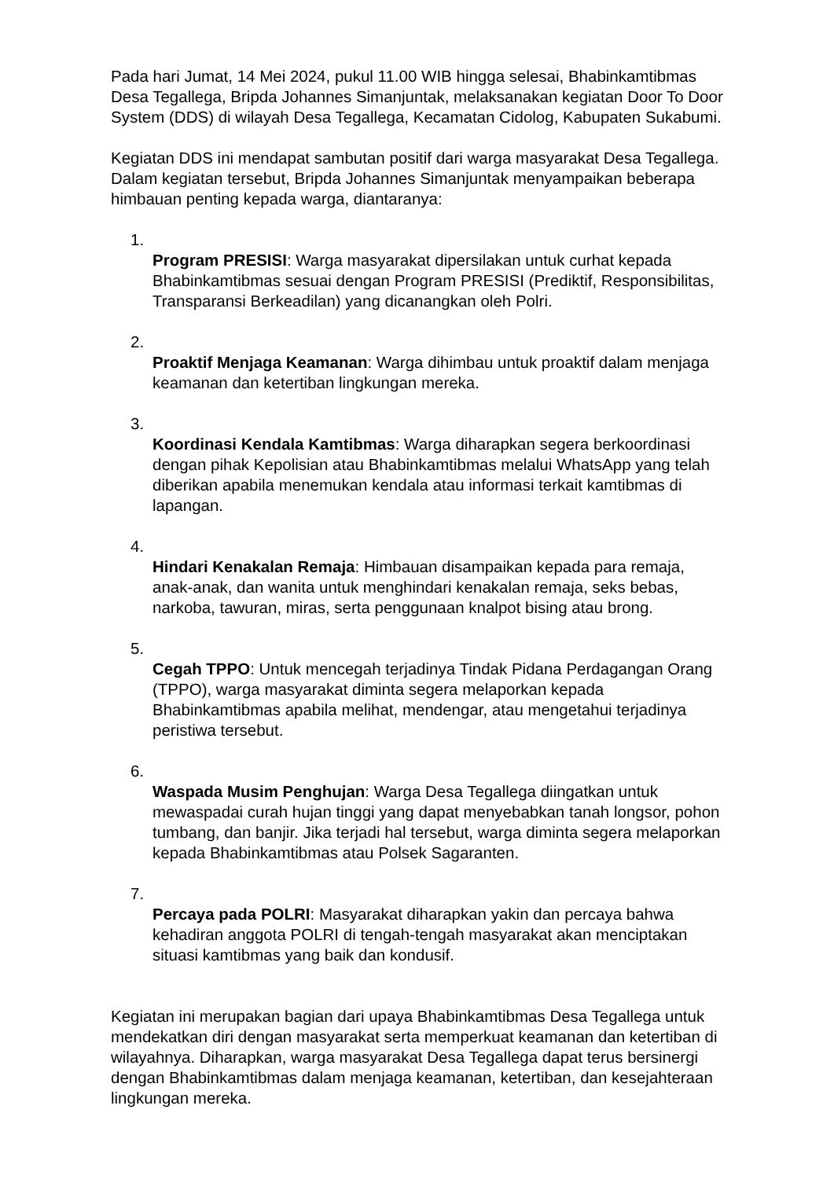Pada hari Jumat, 14 Mei 2024, pukul 11.00 WIB hingga selesai, Bhabinkamtibmas Desa Tegallega, Bripda Johannes Simanjuntak, melaksanakan kegiatan Door To Door System (DDS) di wilayah Desa Tegallega, Kecamatan Cidolog, Kabupaten Sukabumi.
Kegiatan DDS ini mendapat sambutan positif dari warga masyarakat Desa Tegallega. Dalam kegiatan tersebut, Bripda Johannes Simanjuntak menyampaikan beberapa himbauan penting kepada warga, diantaranya:
1.
Program PRESISI: Warga masyarakat dipersilakan untuk curhat kepada Bhabinkamtibmas sesuai dengan Program PRESISI (Prediktif, Responsibilitas, Transparansi Berkeadilan) yang dicanangkan oleh Polri.
2.
Proaktif Menjaga Keamanan: Warga dihimbau untuk proaktif dalam menjaga keamanan dan ketertiban lingkungan mereka.
3.
Koordinasi Kendala Kamtibmas: Warga diharapkan segera berkoordinasi dengan pihak Kepolisian atau Bhabinkamtibmas melalui WhatsApp yang telah diberikan apabila menemukan kendala atau informasi terkait kamtibmas di lapangan.
4.
Hindari Kenakalan Remaja: Himbauan disampaikan kepada para remaja, anak-anak, dan wanita untuk menghindari kenakalan remaja, seks bebas, narkoba, tawuran, miras, serta penggunaan knalpot bising atau brong.
5.
Cegah TPPO: Untuk mencegah terjadinya Tindak Pidana Perdagangan Orang (TPPO), warga masyarakat diminta segera melaporkan kepada Bhabinkamtibmas apabila melihat, mendengar, atau mengetahui terjadinya peristiwa tersebut.
6.
Waspada Musim Penghujan: Warga Desa Tegallega diingatkan untuk mewaspadai curah hujan tinggi yang dapat menyebabkan tanah longsor, pohon tumbang, dan banjir. Jika terjadi hal tersebut, warga diminta segera melaporkan kepada Bhabinkamtibmas atau Polsek Sagaranten.
7.
Percaya pada POLRI: Masyarakat diharapkan yakin dan percaya bahwa kehadiran anggota POLRI di tengah-tengah masyarakat akan menciptakan situasi kamtibmas yang baik dan kondusif.
Kegiatan ini merupakan bagian dari upaya Bhabinkamtibmas Desa Tegallega untuk mendekatkan diri dengan masyarakat serta memperkuat keamanan dan ketertiban di wilayahnya. Diharapkan, warga masyarakat Desa Tegallega dapat terus bersinergi dengan Bhabinkamtibmas dalam menjaga keamanan, ketertiban, dan kesejahteraan lingkungan mereka.